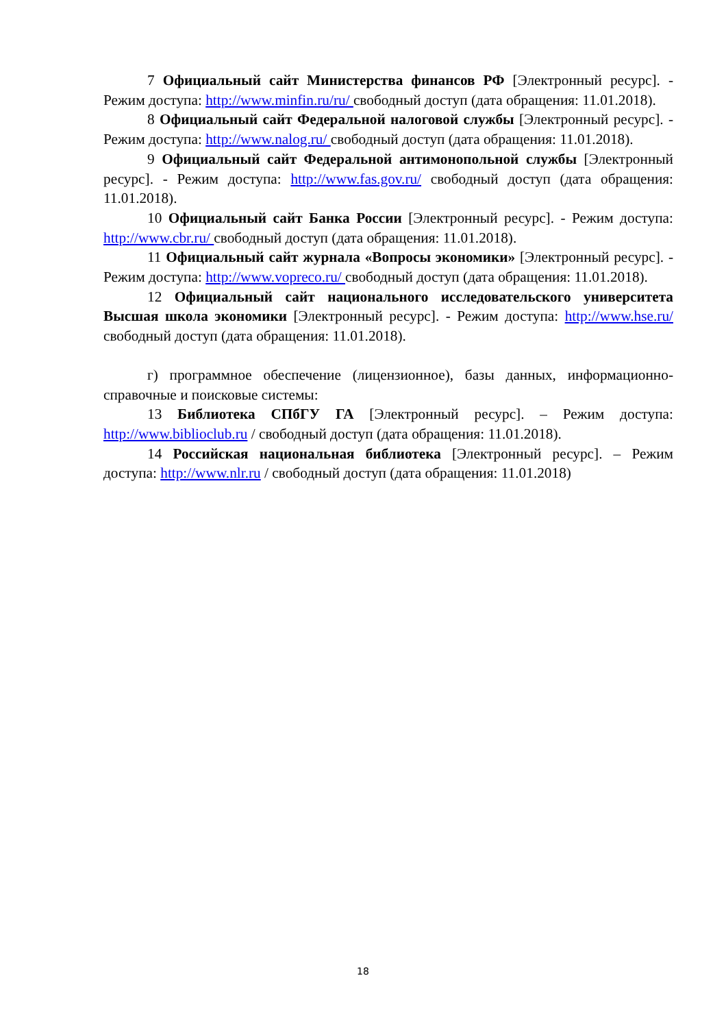7 Официальный сайт Министерства финансов РФ [Электронный ресурс]. - Режим доступа: http://www.minfin.ru/ru/ свободный доступ (дата обращения: 11.01.2018).
8 Официальный сайт Федеральной налоговой службы [Электронный ресурс]. - Режим доступа: http://www.nalog.ru/ свободный доступ (дата обращения: 11.01.2018).
9 Официальный сайт Федеральной антимонопольной службы [Электронный ресурс]. - Режим доступа: http://www.fas.gov.ru/ свободный доступ (дата обращения: 11.01.2018).
10 Официальный сайт Банка России [Электронный ресурс]. - Режим доступа: http://www.cbr.ru/ свободный доступ (дата обращения: 11.01.2018).
11 Официальный сайт журнала «Вопросы экономики» [Электронный ресурс]. - Режим доступа: http://www.vopreco.ru/ свободный доступ (дата обращения: 11.01.2018).
12 Официальный сайт национального исследовательского университета Высшая школа экономики [Электронный ресурс]. - Режим доступа: http://www.hse.ru/ свободный доступ (дата обращения: 11.01.2018).
г) программное обеспечение (лицензионное), базы данных, информационно-справочные и поисковые системы:
13 Библиотека СПбГУ ГА [Электронный ресурс]. – Режим доступа: http://www.biblioclub.ru / свободный доступ (дата обращения: 11.01.2018).
14 Российская национальная библиотека [Электронный ресурс]. – Режим доступа: http://www.nlr.ru / свободный доступ (дата обращения: 11.01.2018)
18